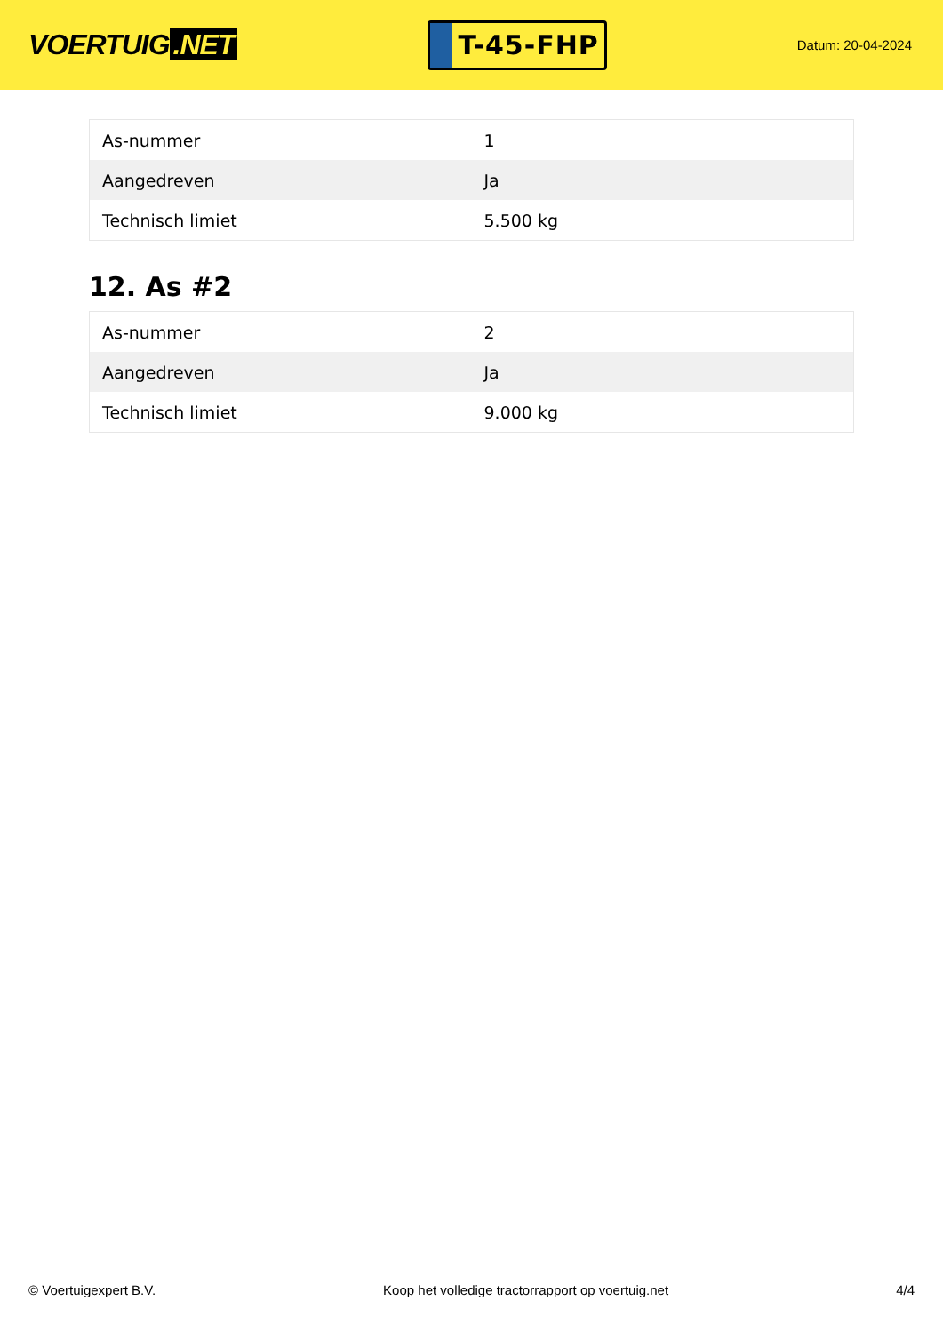VOERTUIG.NET
T-45-FHP
Datum: 20-04-2024
| As-nummer | 1 |
| Aangedreven | Ja |
| Technisch limiet | 5.500 kg |
12. As #2
| As-nummer | 2 |
| Aangedreven | Ja |
| Technisch limiet | 9.000 kg |
© Voertuigexpert B.V. Koop het volledige tractorrapport op voertuig.net 4/4